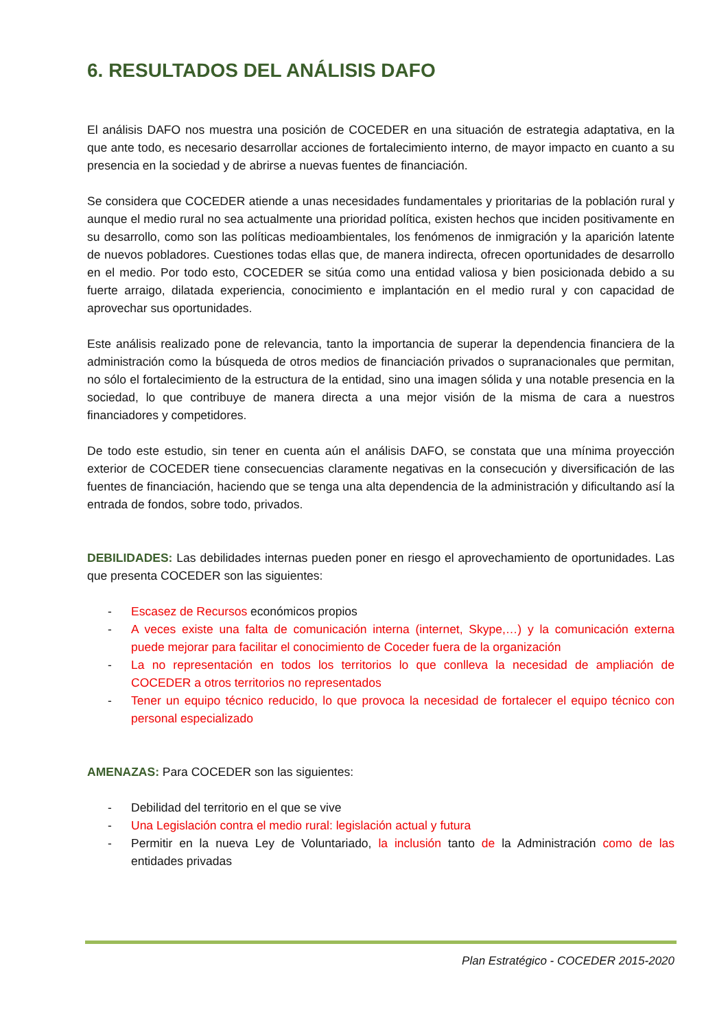6. RESULTADOS DEL ANÁLISIS DAFO
El análisis DAFO nos muestra una posición de COCEDER en una situación de estrategia adaptativa, en la que ante todo, es necesario desarrollar acciones de fortalecimiento interno, de mayor impacto en cuanto a su presencia en la sociedad y de abrirse a nuevas fuentes de financiación.
Se considera que COCEDER atiende a unas necesidades fundamentales y prioritarias de la población rural y aunque el medio rural no sea actualmente una prioridad política, existen hechos que inciden positivamente en su desarrollo, como son las políticas medioambientales, los fenómenos de inmigración y la aparición latente de nuevos pobladores. Cuestiones todas ellas que, de manera indirecta, ofrecen oportunidades de desarrollo en el medio. Por todo esto, COCEDER se sitúa como una entidad valiosa y bien posicionada debido a su fuerte arraigo, dilatada experiencia, conocimiento e implantación en el medio rural y con capacidad de aprovechar sus oportunidades.
Este análisis realizado pone de relevancia, tanto la importancia de superar la dependencia financiera de la administración como la búsqueda de otros medios de financiación privados o supranacionales que permitan, no sólo el fortalecimiento de la estructura de la entidad, sino una imagen sólida y una notable presencia en la sociedad, lo que contribuye de manera directa a una mejor visión de la misma de cara a nuestros financiadores y competidores.
De todo este estudio, sin tener en cuenta aún el análisis DAFO, se constata que una mínima proyección exterior de COCEDER tiene consecuencias claramente negativas en la consecución y diversificación de las fuentes de financiación, haciendo que se tenga una alta dependencia de la administración y dificultando así la entrada de fondos, sobre todo, privados.
DEBILIDADES: Las debilidades internas pueden poner en riesgo el aprovechamiento de oportunidades. Las que presenta COCEDER son las siguientes:
- Escasez de Recursos económicos propios
- A veces existe una falta de comunicación interna (internet, Skype,…) y la comunicación externa puede mejorar para facilitar el conocimiento de Coceder fuera de la organización
- La no representación en todos los territorios lo que conlleva la necesidad de ampliación de COCEDER a otros territorios no representados
- Tener un equipo técnico reducido, lo que provoca la necesidad de fortalecer el equipo técnico con personal especializado
AMENAZAS: Para COCEDER son las siguientes:
- Debilidad del territorio en el que se vive
- Una Legislación contra el medio rural: legislación actual y futura
- Permitir en la nueva Ley de Voluntariado, la inclusión tanto de la Administración como de las entidades privadas
Plan Estratégico - COCEDER 2015-2020